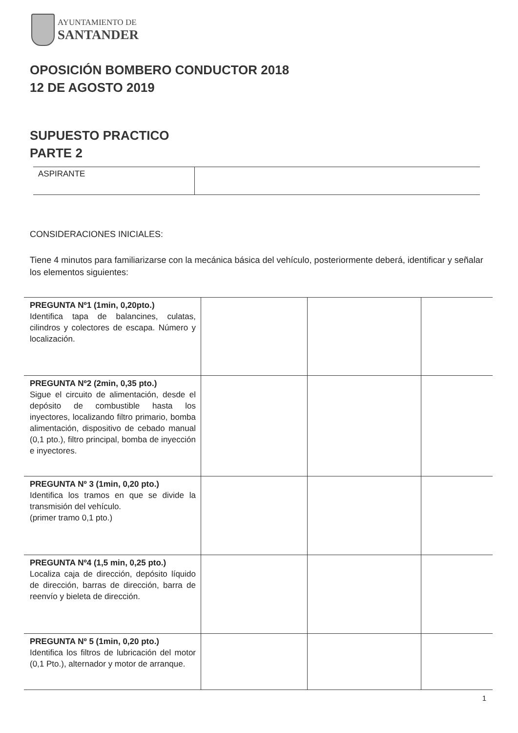AYUNTAMIENTO DE
SANTANDER
OPOSICIÓN BOMBERO CONDUCTOR 2018
12 DE AGOSTO 2019
SUPUESTO PRACTICO
PARTE 2
| ASPIRANTE | |
CONSIDERACIONES INICIALES:
Tiene 4 minutos para familiarizarse con la mecánica básica del vehículo, posteriormente deberá, identificar y señalar los elementos siguientes:
| PREGUNTA Nº1 (1min, 0,20pto.) Identifica tapa de balancines, culatas, cilindros y colectores de escapa. Número y localización. | | | |
| PREGUNTA Nº2 (2min, 0,35 pto.) Sigue el circuito de alimentación, desde el depósito de combustible hasta los inyectores, localizando filtro primario, bomba alimentación, dispositivo de cebado manual (0,1 pto.), filtro principal, bomba de inyección e inyectores. | | | |
| PREGUNTA Nº 3 (1min, 0,20 pto.) Identifica los tramos en que se divide la transmisión del vehículo. (primer tramo 0,1 pto.) | | | |
| PREGUNTA Nº4 (1,5 min, 0,25 pto.) Localiza caja de dirección, depósito líquido de dirección, barras de dirección, barra de reenvío y bieleta de dirección. | | | |
| PREGUNTA Nº 5 (1min, 0,20 pto.) Identifica los filtros de lubricación del motor (0,1 Pto.), alternador y motor de arranque. | | | |
1